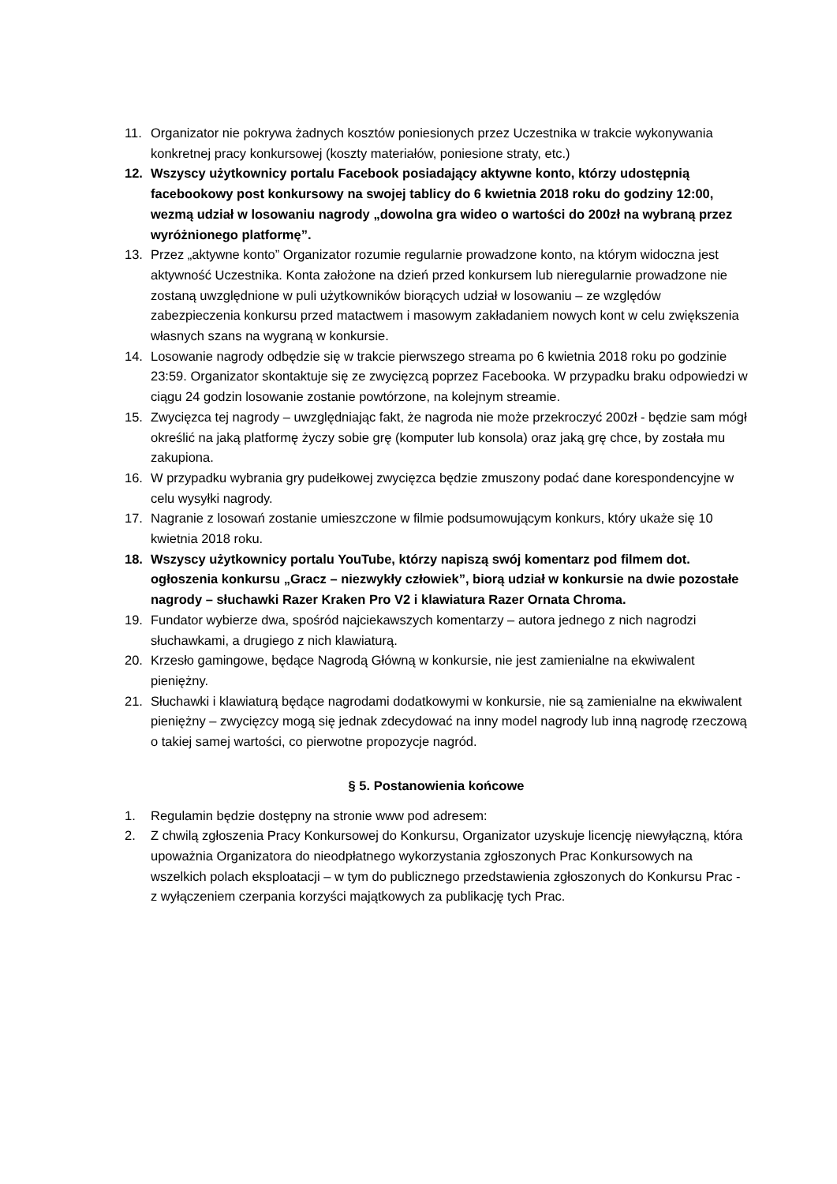11. Organizator nie pokrywa żadnych kosztów poniesionych przez Uczestnika w trakcie wykonywania konkretnej pracy konkursowej (koszty materiałów, poniesione straty, etc.)
12. Wszyscy użytkownicy portalu Facebook posiadający aktywne konto, którzy udostępnią facebookowy post konkursowy na swojej tablicy do 6 kwietnia 2018 roku do godziny 12:00, wezmą udział w losowaniu nagrody „dowolna gra wideo o wartości do 200zł na wybraną przez wyróżnionego platformę”.
13. Przez „aktywne konto” Organizator rozumie regularnie prowadzone konto, na którym widoczna jest aktywność Uczestnika. Konta założone na dzień przed konkursem lub nieregularnie prowadzone nie zostaną uwzględnione w puli użytkowników biorących udział w losowaniu – ze względów zabezpieczenia konkursu przed matactwem i masowym zakładaniem nowych kont w celu zwiększenia własnych szans na wygraną w konkursie.
14. Losowanie nagrody odbędzie się w trakcie pierwszego streama po 6 kwietnia 2018 roku po godzinie 23:59. Organizator skontaktuje się ze zwycięzcą poprzez Facebooka. W przypadku braku odpowiedzi w ciągu 24 godzin losowanie zostanie powtórzone, na kolejnym streamie.
15. Zwycięzca tej nagrody – uwzględniając fakt, że nagroda nie może przekroczyć 200zł - będzie sam mógł określić na jaką platformę życzy sobie grę (komputer lub konsola) oraz jaką grę chce, by została mu zakupiona.
16. W przypadku wybrania gry pudełkowej zwycięzca będzie zmuszony podać dane korespondencyjne w celu wysyłki nagrody.
17. Nagranie z losowań zostanie umieszczone w filmie podsumowującym konkurs, który ukaże się 10 kwietnia 2018 roku.
18. Wszyscy użytkownicy portalu YouTube, którzy napiszą swój komentarz pod filmem dot. ogłoszenia konkursu „Gracz – niezwykły człowiek”, biorą udział w konkursie na dwie pozostałe nagrody – słuchawki Razer Kraken Pro V2 i klawiatura Razer Ornata Chroma.
19. Fundator wybierze dwa, spośród najciekawszych komentarzy – autora jednego z nich nagrodzi słuchawkami, a drugiego z nich klawiaturą.
20. Krzesło gamingowe, będące Nagrodą Główną w konkursie, nie jest zamienialne na ekwiwalent pieniężny.
21. Słuchawki i klawiaturą będące nagrodami dodatkowymi w konkursie, nie są zamienialne na ekwiwalent pieniężny – zwycięzcy mogą się jednak zdecydować na inny model nagrody lub inną nagrodę rzeczową o takiej samej wartości, co pierwotne propozycje nagród.
§ 5. Postanowienia końcowe
1. Regulamin będzie dostępny na stronie www pod adresem:
2. Z chwilą zgłoszenia Pracy Konkursowej do Konkursu, Organizator uzyskuje licencję niewyłączną, która upoważnia Organizatora do nieodpłatnego wykorzystania zgłoszonych Prac Konkursowych na wszelkich polach eksploatacji – w tym do publicznego przedstawienia zgłoszonych do Konkursu Prac - z wyłączeniem czerpania korzyści majątkowych za publikację tych Prac.